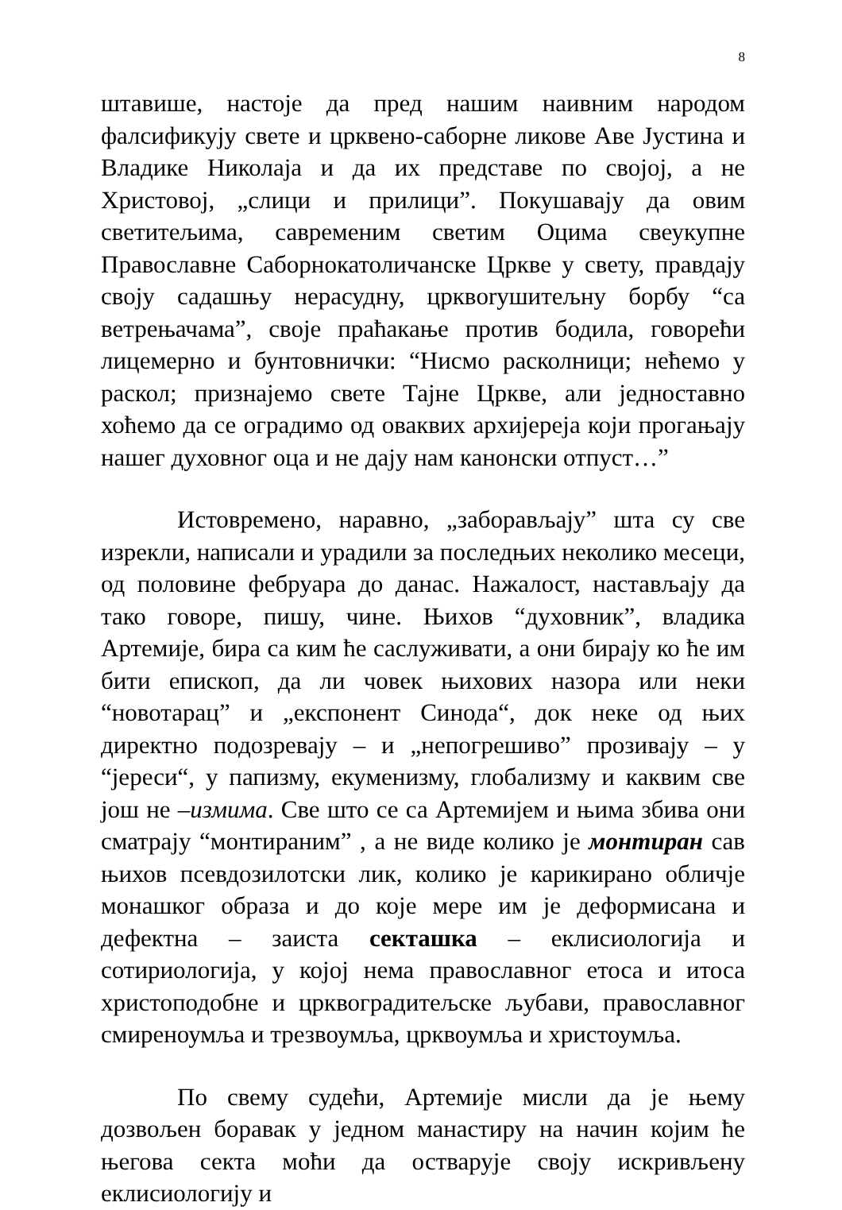8
штавише, настоје да пред нашим наивним народом фалсификују свете и црквено-саборне ликове Аве Јустина и Владике Николаја и да их представе по својој, а не Христовој, „слици и прилици”. Покушавају да овим светитељима, савременим светим Оцима свеукупне Православне Саборнокатоличанске Цркве у свету, правдају своју садашњу нерасудну, црквorушитељну борбу “са ветрењачама”, своје праћакање против бодила, говорећи лицемерно и бунтовнички: “Нисмо расколници; нећемо у раскол; признајемо свете Тајне Цркве, али једноставно хоћемо да се оградимо од оваквих архијереја који прогањају нашег духовног оца и не дају нам канонски отпуст…”
Истовремено, наравно, „заборављају” шта су све изрекли, написали и урадили за последњих неколико месеци, од половине фебруара до данас. Нажалост, настављају да тако говоре, пишу, чине. Њихов “духовник”, владика Артемије, бира са ким ће саслуживати, а они бирају ко ће им бити епископ, да ли човек њихових назора или неки “новотарац” и „експонент Синода“, док неке од њих директно подозревају – и „непогрешиво” прозивају – у “јереси“, у папизму, екуменизму, глобализму и каквим све још не –измима. Све што се са Артемијем и њима збива они сматрају “монтираним” , а не виде колико је монтиран сав њихов псевдозилотски лик, колико је карикирано обличје монашког образа и до које мере им је деформисана и дефектна – заиста секташка – еклисиологија и сотириологија, у којој нема православног етоса и итоса христоподобне и црквоградитељске љубави, православног смиреноумља и трезвоумља, црквоумља и христоумља.
По свему судећи, Артемије мисли да је њему дозвољен боравак у једном манастиру на начин којим ће његова секта моћи да остварује своју искривљену еклисиологију и